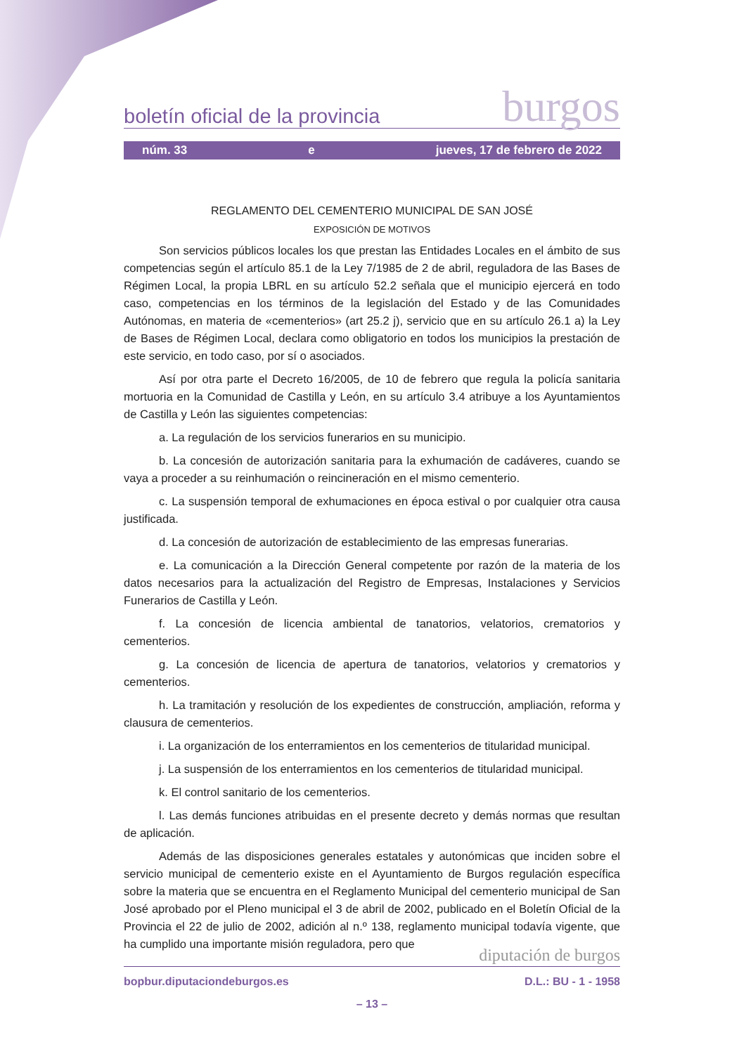boletín oficial de la provincia burgos
núm. 33 e jueves, 17 de febrero de 2022
REGLAMENTO DEL CEMENTERIO MUNICIPAL DE SAN JOSÉ
EXPOSICIÓN DE MOTIVOS
Son servicios públicos locales los que prestan las Entidades Locales en el ámbito de sus competencias según el artículo 85.1 de la Ley 7/1985 de 2 de abril, reguladora de las Bases de Régimen Local, la propia LBRL en su artículo 52.2 señala que el municipio ejercerá en todo caso, competencias en los términos de la legislación del Estado y de las Comunidades Autónomas, en materia de «cementerios» (art 25.2 j), servicio que en su artículo 26.1 a) la Ley de Bases de Régimen Local, declara como obligatorio en todos los municipios la prestación de este servicio, en todo caso, por sí o asociados.
Así por otra parte el Decreto 16/2005, de 10 de febrero que regula la policía sanitaria mortuoria en la Comunidad de Castilla y León, en su artículo 3.4 atribuye a los Ayuntamientos de Castilla y León las siguientes competencias:
a. La regulación de los servicios funerarios en su municipio.
b. La concesión de autorización sanitaria para la exhumación de cadáveres, cuando se vaya a proceder a su reinhumación o reincineración en el mismo cementerio.
c. La suspensión temporal de exhumaciones en época estival o por cualquier otra causa justificada.
d. La concesión de autorización de establecimiento de las empresas funerarias.
e. La comunicación a la Dirección General competente por razón de la materia de los datos necesarios para la actualización del Registro de Empresas, Instalaciones y Servicios Funerarios de Castilla y León.
f. La concesión de licencia ambiental de tanatorios, velatorios, crematorios y cementerios.
g. La concesión de licencia de apertura de tanatorios, velatorios y crematorios y cementerios.
h. La tramitación y resolución de los expedientes de construcción, ampliación, reforma y clausura de cementerios.
i. La organización de los enterramientos en los cementerios de titularidad municipal.
j. La suspensión de los enterramientos en los cementerios de titularidad municipal.
k. El control sanitario de los cementerios.
l. Las demás funciones atribuidas en el presente decreto y demás normas que resultan de aplicación.
Además de las disposiciones generales estatales y autonómicas que inciden sobre el servicio municipal de cementerio existe en el Ayuntamiento de Burgos regulación específica sobre la materia que se encuentra en el Reglamento Municipal del cementerio municipal de San José aprobado por el Pleno municipal el 3 de abril de 2002, publicado en el Boletín Oficial de la Provincia el 22 de julio de 2002, adición al n.º 138, reglamento municipal todavía vigente, que ha cumplido una importante misión reguladora, pero que
diputación de burgos
bopbur.diputaciondeburgos.es D.L.: BU - 1 - 1958
– 13 –